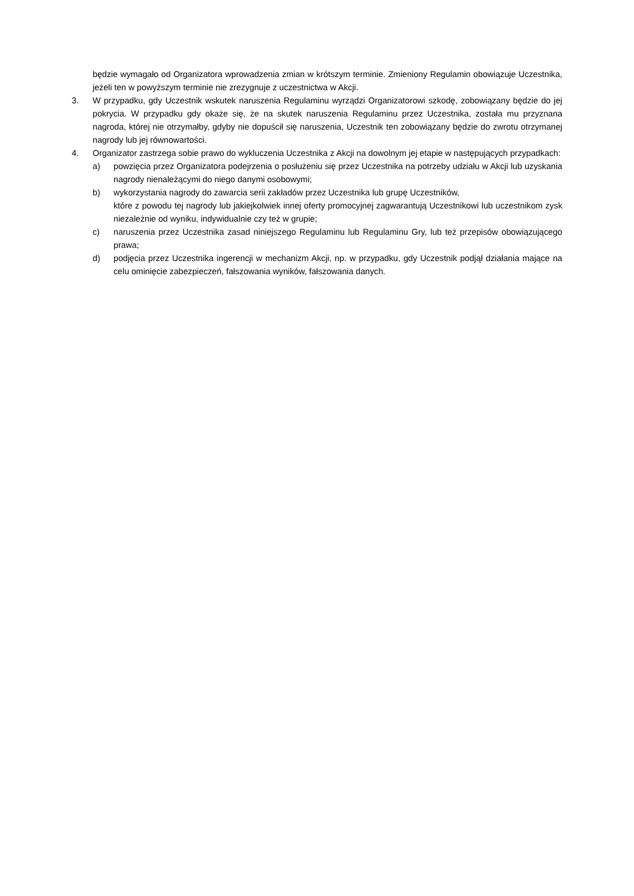będzie wymagało od Organizatora wprowadzenia zmian w krótszym terminie. Zmieniony Regulamin obowiązuje Uczestnika, jeżeli ten w powyższym terminie nie zrezygnuje z uczestnictwa w Akcji.
3. W przypadku, gdy Uczestnik wskutek naruszenia Regulaminu wyrządzi Organizatorowi szkodę, zobowiązany będzie do jej pokrycia. W przypadku gdy okaże się, że na skutek naruszenia Regulaminu przez Uczestnika, została mu przyznana nagroda, której nie otrzymałby, gdyby nie dopuścił się naruszenia, Uczestnik ten zobowiązany będzie do zwrotu otrzymanej nagrody lub jej równowartości.
4. Organizator zastrzega sobie prawo do wykluczenia Uczestnika z Akcji na dowolnym jej etapie w następujących przypadkach:
a) powzięcia przez Organizatora podejrzenia o posłużeniu się przez Uczestnika na potrzeby udziału w Akcji lub uzyskania nagrody nienależącymi do niego danymi osobowymi;
b) wykorzystania nagrody do zawarcia serii zakładów przez Uczestnika lub grupę Uczestników,
które z powodu tej nagrody lub jakiejkolwiek innej oferty promocyjnej zagwarantują Uczestnikowi lub uczestnikom zysk niezależnie od wyniku, indywidualnie czy też w grupie;
c) naruszenia przez Uczestnika zasad niniejszego Regulaminu lub Regulaminu Gry, lub też przepisów obowiązującego prawa;
d) podjęcia przez Uczestnika ingerencji w mechanizm Akcji, np. w przypadku, gdy Uczestnik podjął działania mające na celu ominięcie zabezpieczeń, fałszowania wyników, fałszowania danych.